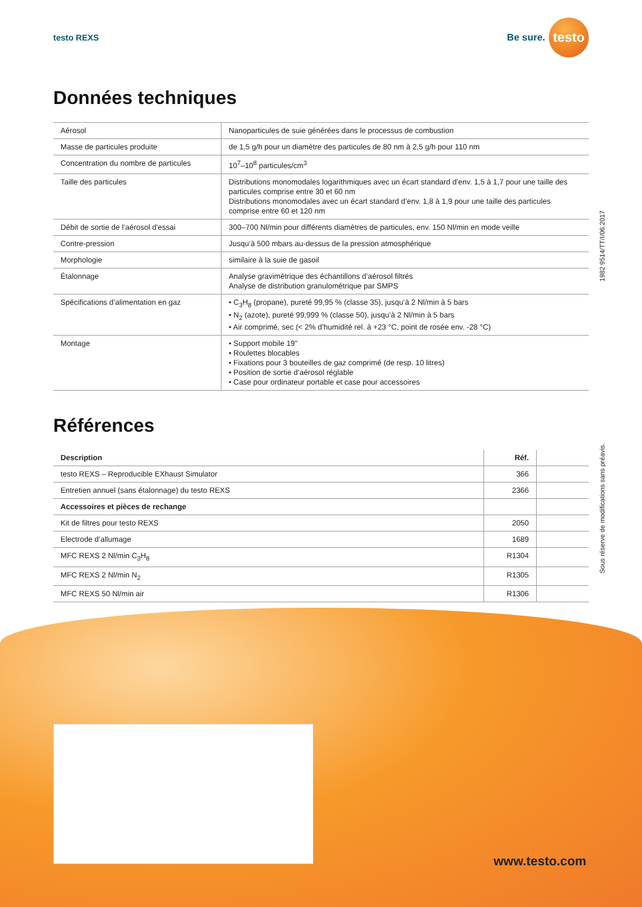testo REXS
Be sure.
testo
Données techniques
| Aérosol | Nanoparticules de suie générées dans le processus de combustion |
| Masse de particules produite | de 1,5 g/h pour un diamètre des particules de 80 nm à 2,5 g/h pour 110 nm |
| Concentration du nombre de particules | 10<sup>7</sup>–10<sup>8</sup> particules/cm<sup>3</sup> |
| Taille des particules | Distributions monomodales logarithmiques avec un écart standard d’env. 1,5 à 1,7 pour une taille des particules comprise entre 30 et 60 nm Distributions monomodales avec un écart standard d’env. 1,8 à 1,9 pour une taille des particules comprise entre 60 et 120 nm |
| Débit de sortie de l’aérosol d'essai | 300–700 Nl/min pour différents diamètres de particules, env. 150 Nl/min en mode veille |
| Contre-pression | Jusqu’à 500 mbars au-dessus de la pression atmosphérique |
| Morphologie | similaire à la suie de gasoil |
| Étalonnage | Analyse gravimétrique des échantillons d’aérosol filtrés Analyse de distribution granulométrique par SMPS |
| Spécifications d’alimentation en gaz | • C<sub>3</sub>H<sub>8</sub> (propane), pureté 99,95 % (classe 35), jusqu’à 2 Nl/min à 5 bars • N<sub>2</sub> (azote), pureté 99,999 % (classe 50), jusqu’à 2 Nl/min à 5 bars • Air comprimé, sec (< 2% d’humidité rel. à +23 °C, point de rosée env. -28 °C) |
| Montage | • Support mobile 19" • Roulettes blocables • Fixations pour 3 bouteilles de gaz comprimé (de resp. 10 litres) • Position de sortie d’aérosol réglable • Case pour ordinateur portable et case pour accessoires |
Références
| Description | Réf. | |
| --- | --- | --- |
| testo REXS – Reproducible EXhaust Simulator | 366 | |
| Entretien annuel (sans étalonnage) du testo REXS | 2366 | |
| Accessoires et pièces de rechange | | |
| Kit de filtres pour testo REXS | 2050 | |
| Electrode d’allumage | 1689 | |
| MFC REXS 2 Nl/min C<sub>3</sub>H<sub>8</sub> | R1304 | |
| MFC REXS 2 Nl/min N<sub>2</sub> | R1305 | |
| MFC REXS 50 Nl/min air | R1306 | |
1982 9514/TT/I/06.2017
Sous réserve de modifications sans préavis.
www.testo.com